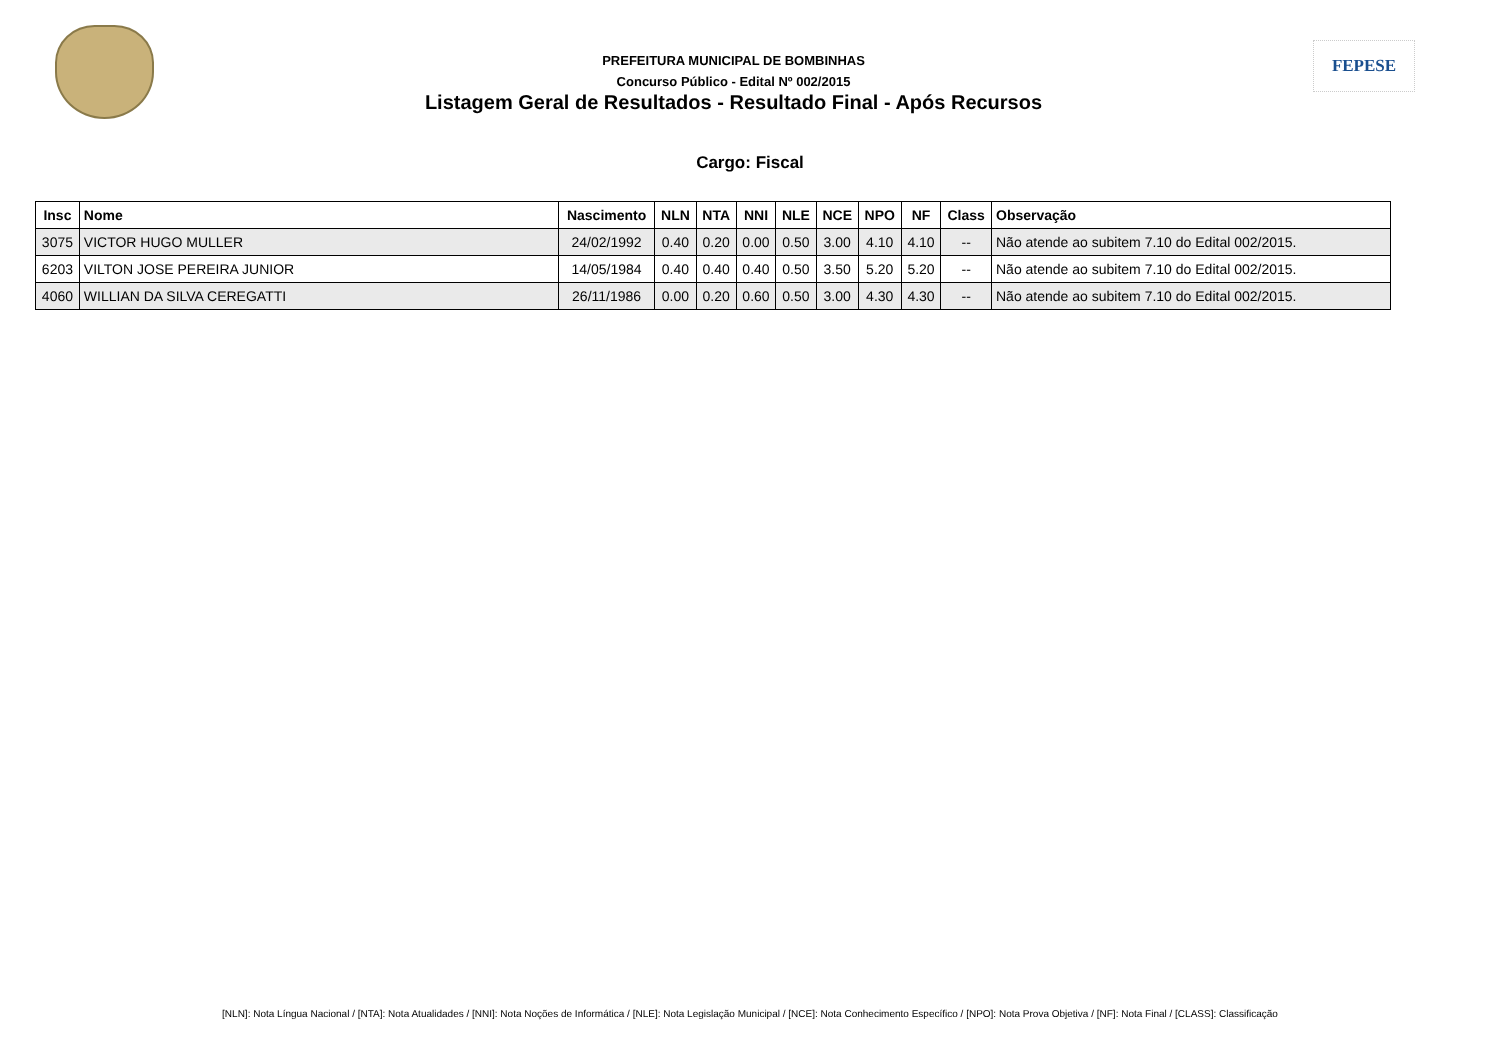PREFEITURA MUNICIPAL DE BOMBINHAS
Concurso Público - Edital Nº 002/2015
Listagem Geral de Resultados - Resultado Final - Após Recursos
FEPESE
Cargo: Fiscal
| Insc | Nome | Nascimento | NLN | NTA | NNI | NLE | NCE | NPO | NF | Class | Observação |
| --- | --- | --- | --- | --- | --- | --- | --- | --- | --- | --- | --- |
| 3075 | VICTOR HUGO MULLER | 24/02/1992 | 0.40 | 0.20 | 0.00 | 0.50 | 3.00 | 4.10 | 4.10 | -- | Não atende ao subitem 7.10 do Edital 002/2015. |
| 6203 | VILTON JOSE PEREIRA JUNIOR | 14/05/1984 | 0.40 | 0.40 | 0.40 | 0.50 | 3.50 | 5.20 | 5.20 | -- | Não atende ao subitem 7.10 do Edital 002/2015. |
| 4060 | WILLIAN DA SILVA CEREGATTI | 26/11/1986 | 0.00 | 0.20 | 0.60 | 0.50 | 3.00 | 4.30 | 4.30 | -- | Não atende ao subitem 7.10 do Edital 002/2015. |
[NLN]: Nota Língua Nacional / [NTA]: Nota Atualidades / [NNI]: Nota Noções de Informática / [NLE]: Nota Legislação Municipal / [NCE]: Nota Conhecimento Específico / [NPO]: Nota Prova Objetiva / [NF]: Nota Final / [CLASS]: Classificação